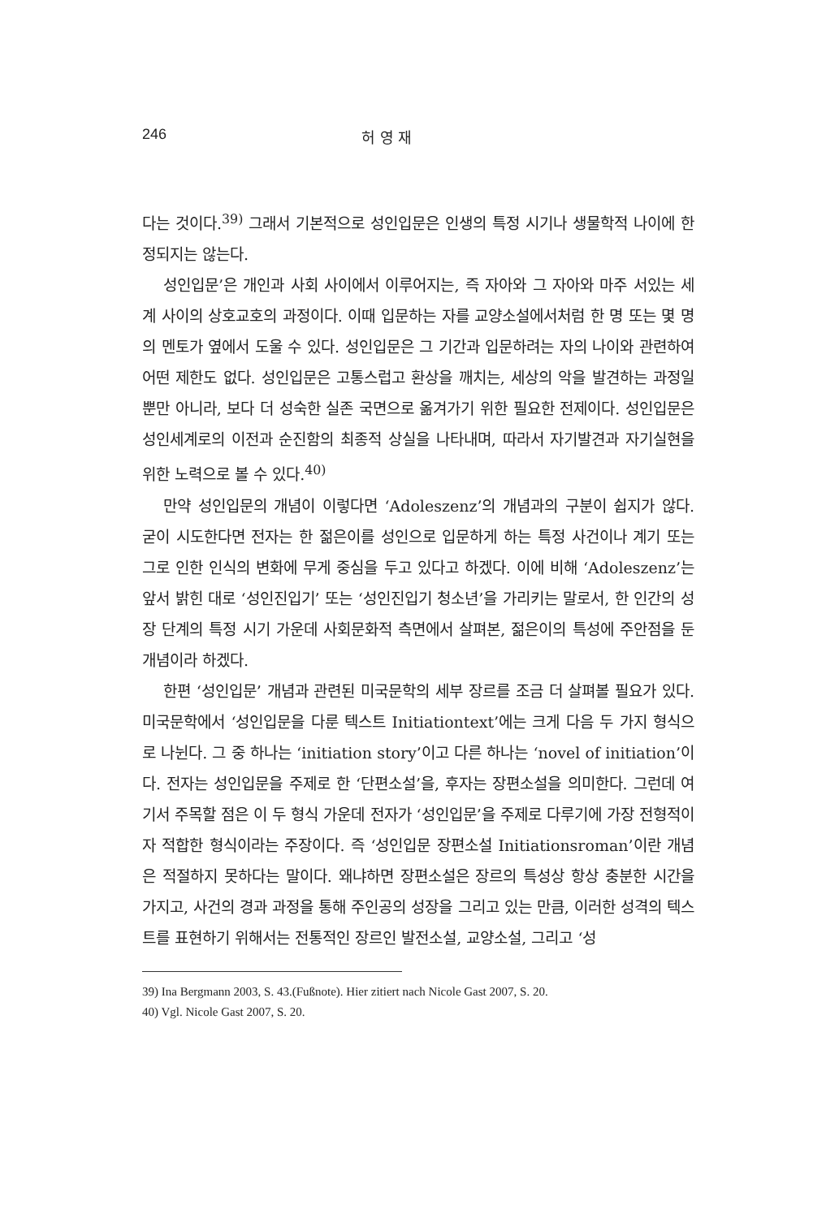246 허 영 재
다는 것이다.<sup>39)</sup> 그래서 기본적으로 성인입문은 인생의 특정 시기나 생물학적 나이에 한정되지는 않는다.
성인입문’은 개인과 사회 사이에서 이루어지는, 즉 자아와 그 자아와 마주 서있는 세계 사이의 상호교호의 과정이다. 이때 입문하는 자를 교양소설에서처럼 한 명 또는 몇 명의 멘토가 옆에서 도울 수 있다. 성인입문은 그 기간과 입문하려는 자의 나이와 관련하여 어떤 제한도 없다. 성인입문은 고통스럽고 환상을 깨치는, 세상의 악을 발견하는 과정일 뿐만 아니라, 보다 더 성숙한 실존 국면으로 옮겨가기 위한 필요한 전제이다. 성인입문은 성인세계로의 이전과 순진함의 최종적 상실을 나타내며, 따라서 자기발견과 자기실현을 위한 노력으로 볼 수 있다.<sup>40)</sup>
만약 성인입문의 개념이 이렇다면 ‘Adoleszenz’의 개념과의 구분이 쉽지가 않다. 굳이 시도한다면 전자는 한 젊은이를 성인으로 입문하게 하는 특정 사건이나 계기 또는 그로 인한 인식의 변화에 무게 중심을 두고 있다고 하겠다. 이에 비해 ‘Adoleszenz’는 앞서 밝힌 대로 ‘성인진입기’ 또는 ‘성인진입기 청소년’을 가리키는 말로서, 한 인간의 성장 단계의 특정 시기 가운데 사회문화적 측면에서 살펴본, 젊은이의 특성에 주안점을 둔 개념이라 하겠다.
한편 ‘성인입문’ 개념과 관련된 미국문학의 세부 장르를 조금 더 살펴볼 필요가 있다. 미국문학에서 ‘성인입문을 다룬 텍스트 Initiationtext’에는 크게 다음 두 가지 형식으로 나뉜다. 그 중 하나는 ‘initiation story’이고 다른 하나는 ‘novel of initiation’이다. 전자는 성인입문을 주제로 한 ‘단편소설’을, 후자는 장편소설을 의미한다. 그런데 여기서 주목할 점은 이 두 형식 가운데 전자가 ‘성인입문’을 주제로 다루기에 가장 전형적이자 적합한 형식이라는 주장이다. 즉 ‘성인입문 장편소설 Initiationsroman’이란 개념은 적절하지 못하다는 말이다. 왜냐하면 장편소설은 장르의 특성상 항상 충분한 시간을 가지고, 사건의 경과 과정을 통해 주인공의 성장을 그리고 있는 만큼, 이러한 성격의 텍스트를 표현하기 위해서는 전통적인 장르인 발전소설, 교양소설, 그리고 ‘성
39) Ina Bergmann 2003, S. 43.(Fußnote). Hier zitiert nach Nicole Gast 2007, S. 20.
40) Vgl. Nicole Gast 2007, S. 20.